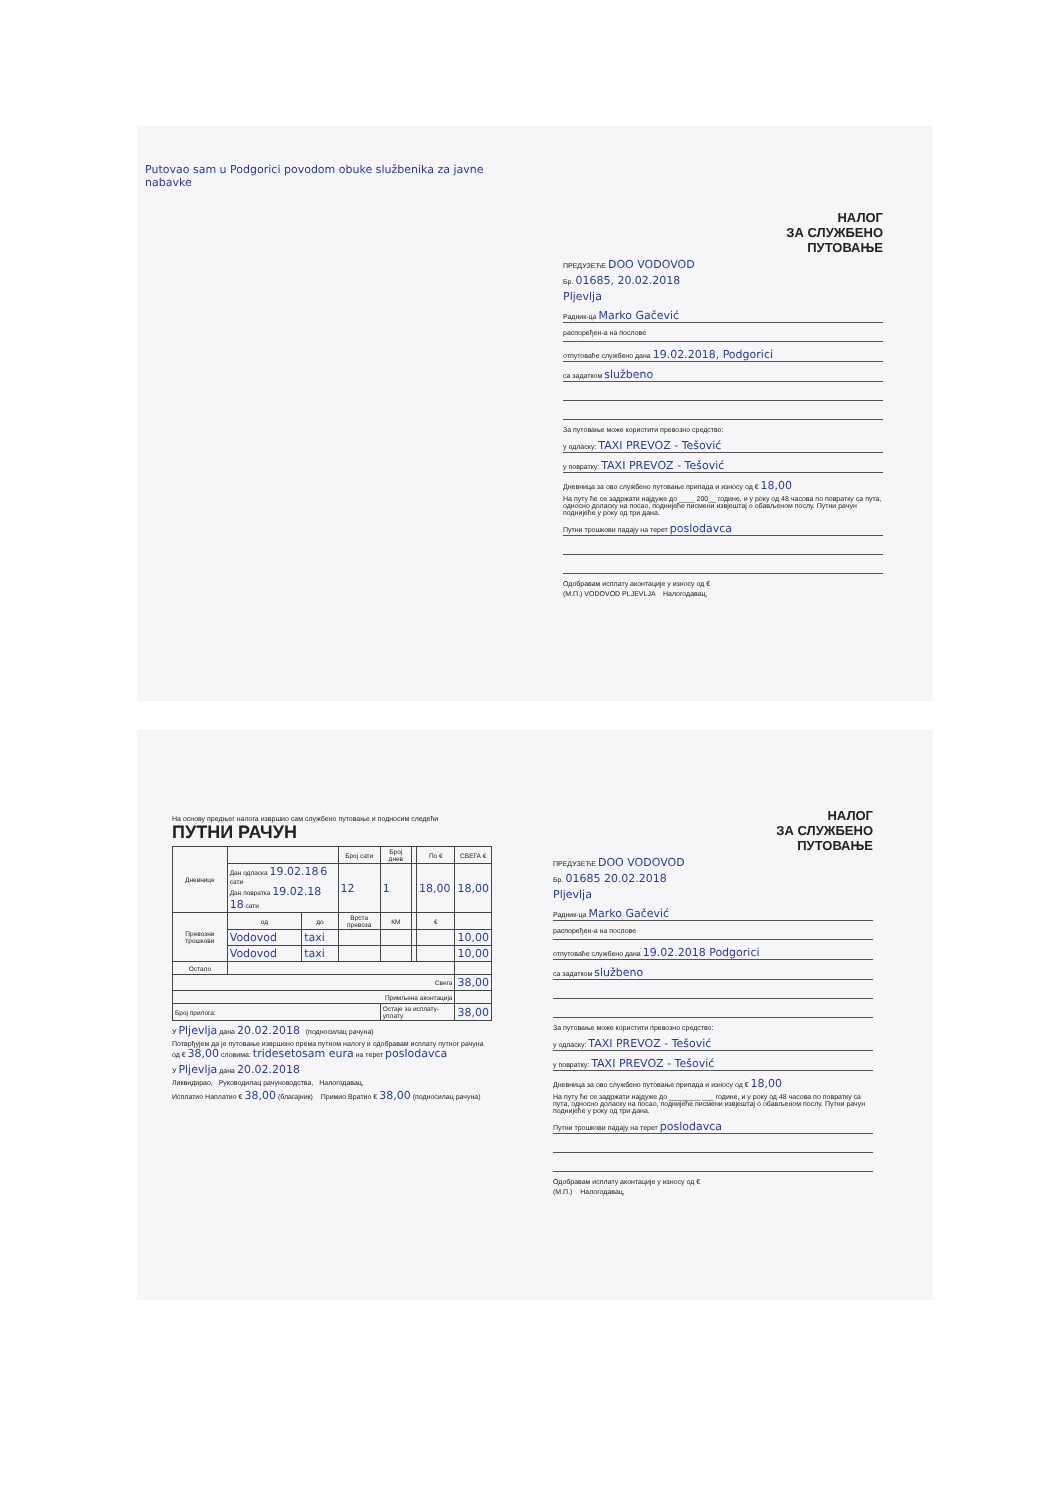Putovao sam u Podgorici povodom obuke službenika za javne nabavke
НАЛОГ
ЗА СЛУЖБЕНО
ПУТОВАЊЕ
ПРЕДУЗЕЋЕ DOO VODOVOD
Бр. 01685, 20.02.2018
Pljevlja
Радник-ца Marko Gačević
распоређен-а на послове
отпутоваће службено дана 19.02.2018, Podgorici
са задатком službeno
За путовање може користити превозно средство:
у одласку: TAXI PREVOZ - Tešović
у повратку: TAXI PREVOZ - Tešović
Дневница за ово службено путовање припада и износу од € 18,00
На путу ће се задржати најдуже до ____ 200__ године, и у року од 48 часова по повратку са пута, односно доласку на посао, поднијеће писмени извјештај о обављеном послу. Путни рачун поднијеће у року од три дана.
Путни трошкови падају на терет poslodavca
Одобравам исплату аконтације у износу од €
(М.П.) VODOVOD PLJEVLJA Налогодавац,
На основу предњег налога извршио сам службено путовање и подносим следећи ПУТНИ РАЧУН
| Дневнице | | | Број сати | Број днев | | По € | СВЕГА € |
| --- | --- | --- | --- | --- | --- | --- | --- |
| | Дан одласка 19.02.18 6 сати Дан повратка 19.02.18 18 сати | | 12 | 1 | | 18,00 | 18,00 |
| Превозни трошкови | од | до | Врста превоза | КМ | | € | |
| | Vodovod | taxi | | | | | 10,00 |
| | Vodovod | taxi | | | | | 10,00 |
| Остало | | | | | | | |
| Свега | | | | | | | 38,00 |
| Примљена аконтација | | | | | | | |
| Број прилога: | | | | Остаје за исплату-уплату | | | 38,00 |
У Pljevlja дана 20.02.2018 (подносилац рачуна)
Потврђујем да је путовање извршено према путном налогу и одобравам исплату путног рачуна од € 38,00 словима: tridesetosam eura на терет poslodavca
У Pljevlja дана 20.02.2018
Ликвидирао, Руководилац рачуноводства, Налогодавац,
Исплатио Наплатио € 38,00 (благајник) Примио Вратио € 38,00 (подносилац рачуна)
НАЛОГ
ЗА СЛУЖБЕНО
ПУТОВАЊЕ
ПРЕДУЗЕЋЕ DOO VODOVOD
Бр. 01685 20.02.2018
Pljevlja
Радник-ца Marko Gačević
распоређен-а на послове
отпутоваће службено дана 19.02.2018 Podgorici
са задатком službeno
За путовање може користити превозно средство:
у одласку: TAXI PREVOZ - Tešović
у повратку: TAXI PREVOZ - Tešović
Дневница за ово службено путовање припада и износу од € 18,00
На путу ће се задржати најдуже до ________ ___ године, и у року од 48 часова по повратку са пута, односно доласку на посао, поднијеће писмени извјештај о обављеном послу. Путни рачун поднијеће у року од три дана.
Путни трошкови падају на терет poslodavca
Одобравам исплату аконтације у износу од €
(М.П.) Налогодавац,